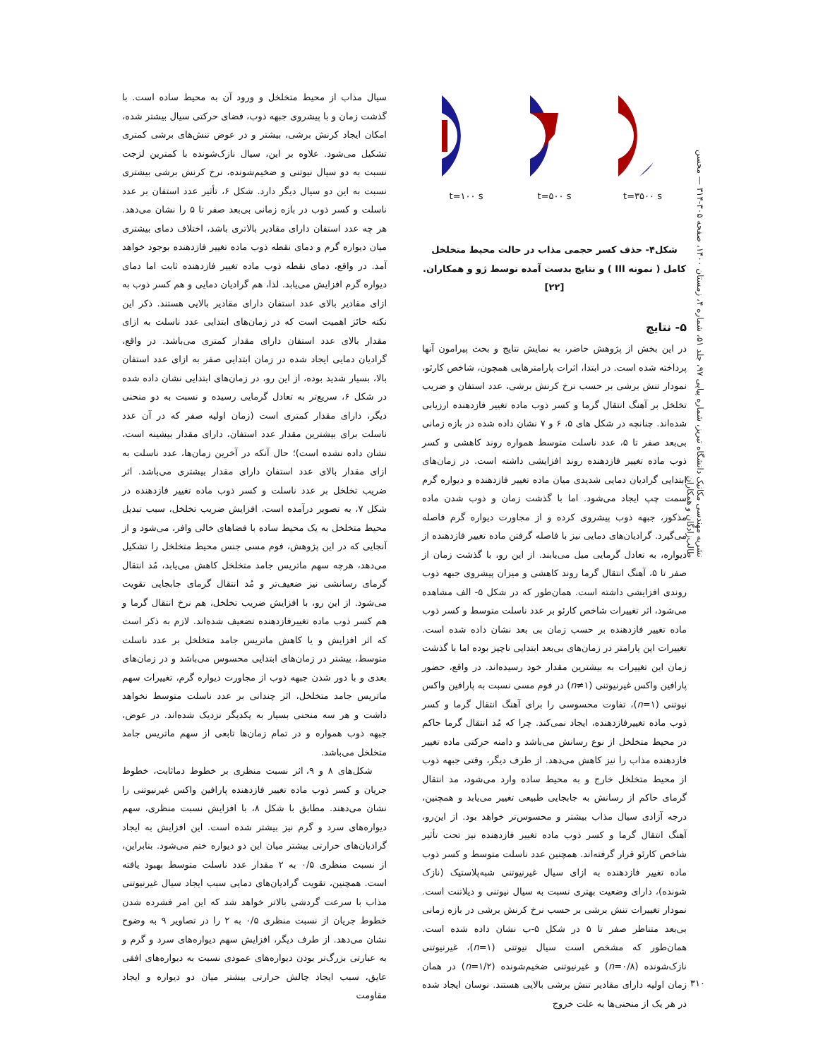نشریه مهندسی مکانیک دانشگاه تبریز، شماره پیاپی ۹۷، جلد ۵۱، شماره ۴، زمستان ۱۴۰۰، صفحه ۳۰۵-۳۱۴ — محسن طالب‌زادگان و همکاران
t=۳۵۰۰ s
t=۵۰۰ s
t=۱۰۰ s
شکل۴- حذف کسر حجمی مذاب در حالت محیط متخلخل کامل ( نمونه III ) و نتایج بدست آمده توسط ژو و همکاران.[۲۲]
۵- نتایج
در این بخش از پژوهش حاضر، به نمایش نتایج و بحث پیرامون آنها پرداخته شده است. در ابتدا، اثرات پارامترهایی همچون، شاخص کارئو، نمودار تنش برشی بر حسب نرخ کرنش برشی، عدد استفان و ضریب تخلخل بر آهنگ انتقال گرما و کسر ذوب ماده تغییر فازدهنده ارزیابی شده‌اند. چنانچه در شکل های ۵، ۶ و ۷ نشان داده شده در بازه زمانی بی‌بعد صفر تا ۵، عدد ناسلت متوسط همواره روند کاهشی و کسر ذوب ماده تغییر فازدهنده روند افزایشی داشته است. در زمان‌های ابتدایی گرادیان دمایی شدیدی میان ماده تغییر فازدهنده و دیواره گرم سمت چپ ایجاد می‌شود. اما با گذشت زمان و ذوب شدن ماده مذکور، جبهه ذوب پیشروی کرده و از مجاورت دیواره گرم فاصله می‌گیرد. گرادیان‌های دمایی نیز با فاصله گرفتن ماده تغییر فازدهنده از دیواره، به تعادل گرمایی میل می‌یابند. از این رو، با گذشت زمان از صفر تا ۵، آهنگ انتقال گرما روند کاهشی و میزان پیشروی جبهه ذوب روندی افزایشی داشته است. همان‌طور که در شکل ۵- الف مشاهده می‌شود، اثر تغییرات شاخص کارئو بر عدد ناسلت متوسط و کسر ذوب ماده تغییر فازدهنده بر حسب زمان بی بعد نشان داده شده است. تغییرات این پارامتر در زمان‌های بی‌بعد ابتدایی ناچیز بوده اما با گذشت زمان این تغییرات به بیشترین مقدار خود رسیده‌اند. در واقع، حضور پارافین واکس غیرنیوتنی (n≠۱) در فوم مسی نسبت به پارافین واکس نیوتنی (n=۱)، تفاوت محسوسی را برای آهنگ انتقال گرما و کسر ذوب ماده تغییرفازدهنده، ایجاد نمی‌کند. چرا که مُد انتقال گرما حاکم در محیط متخلخل از نوع رسانش می‌باشد و دامنه حرکتی ماده تغییر فازدهنده مذاب را نیز کاهش می‌دهد. از طرف دیگر، وقتی جبهه ذوب از محیط متخلخل خارج و به محیط ساده وارد می‌شود، مد انتقال گرمای حاکم از رسانش به جابجایی طبیعی تغییر می‌یابد و همچنین، درجه آزادی سیال مذاب بیشتر و محسوس‌تر خواهد بود. از این‌رو، آهنگ انتقال گرما و کسر ذوب ماده تغییر فازدهنده نیز تحت تأثیر شاخص کارئو قرار گرفته‌اند. همچنین عدد ناسلت متوسط و کسر ذوب ماده تغییر فازدهنده به ازای سیال غیرنیوتنی شبه‌پلاستیک (نازک شونده)، دارای وضعیت بهتری نسبت به سیال نیوتنی و دیلاتنت است. نمودار تغییرات تنش برشی بر حسب نرخ کرنش برشی در بازه زمانی بی‌بعد متناظر صفر تا ۵ در شکل ۵-ب نشان داده شده است. همان‌طور که مشخص است سیال نیوتنی (n=۱)، غیرنیوتنی نازک‌شونده (n=۰/۸) و غیرنیوتنی ضخیم‌شونده (n=۱/۲) در همان زمان اولیه دارای مقادیر تنش برشی بالایی هستند. نوسان ایجاد شده در هر یک از منحنی‌ها به علت خروج
سیال مذاب از محیط متخلخل و ورود آن به محیط ساده است. با گذشت زمان و با پیشروی جبهه ذوب، فضای حرکتی سیال بیشتر شده، امکان ایجاد کرنش برشی، بیشتر و در عوض تنش‌های برشی کمتری تشکیل می‌شود. علاوه بر این، سیال نازک‌شونده با کمترین لزجت نسبت به دو سیال نیوتنی و ضخیم‌شونده، نرخ کرنش برشی بیشتری نسبت به این دو سیال دیگر دارد. شکل ۶، تأثیر عدد استفان بر عدد ناسلت و کسر ذوب در بازه زمانی بی‌بعد صفر تا ۵ را نشان می‌دهد. هر چه عدد استفان دارای مقادیر بالاتری باشد، اختلاف دمای بیشتری میان دیواره گرم و دمای نقطه ذوب ماده تغییر فازدهنده بوجود خواهد آمد. در واقع، دمای نقطه ذوب ماده تغییر فازدهنده ثابت اما دمای دیواره گرم افزایش می‌یابد. لذا، هم گرادیان دمایی و هم کسر ذوب به ازای مقادیر بالای عدد استفان دارای مقادیر بالایی هستند. ذکر این نکته حائز اهمیت است که در زمان‌های ابتدایی عدد ناسلت به ازای مقدار بالای عدد استفان دارای مقدار کمتری می‌باشد. در واقع، گرادیان دمایی ایجاد شده در زمان ابتدایی صفر به ازای عدد استفان بالا، بسیار شدید بوده، از این رو، در زمان‌های ابتدایی نشان داده شده در شکل ۶، سریع‌تر به تعادل گرمایی رسیده و نسبت به دو منحنی دیگر، دارای مقدار کمتری است (زمان اولیه صفر که در آن عدد ناسلت برای بیشترین مقدار عدد استفان، دارای مقدار بیشینه است، نشان داده نشده است)؛ حال آنکه در آخرین زمان‌ها، عدد ناسلت به ازای مقدار بالای عدد استفان دارای مقدار بیشتری می‌باشد. اثر ضریب تخلخل بر عدد ناسلت و کسر ذوب ماده تغییر فازدهنده در شکل ۷، به تصویر درآمده است. افزایش ضریب تخلخل، سبب تبدیل محیط متخلخل به یک محیط ساده با فضاهای خالی وافر، می‌شود و از آنجایی که در این پژوهش، فوم مسی جنس محیط متخلخل را تشکیل می‌دهد، هرچه سهم ماتریس جامد متخلخل کاهش می‌یابد، مُد انتقال گرمای رسانشی نیز ضعیف‌تر و مُد انتقال گرمای جابجایی تقویت می‌شود. از این رو، با افزایش ضریب تخلخل، هم نرخ انتقال گرما و هم کسر ذوب ماده تغییرفازدهنده تضعیف شده‌اند. لازم به ذکر است که اثر افزایش و یا کاهش ماتریس جامد متخلخل بر عدد ناسلت متوسط، بیشتر در زمان‌های ابتدایی محسوس می‌باشد و در زمان‌های بعدی و با دور شدن جبهه ذوب از مجاورت دیواره گرم، تغییرات سهم ماتریس جامد متخلخل، اثر چندانی بر عدد ناسلت متوسط نخواهد داشت و هر سه منحنی بسیار به یکدیگر نزدیک شده‌اند. در عوض، جبهه ذوب همواره و در تمام زمان‌ها تابعی از سهم ماتریس جامد متخلخل می‌باشد.
شکل‌های ۸ و ۹، اثر نسبت منظری بر خطوط دماثابت، خطوط جریان و کسر ذوب ماده تغییر فازدهنده پارافین واکس غیرنیوتنی را نشان می‌دهند. مطابق با شکل ۸، با افزایش نسبت منظری، سهم دیواره‌های سرد و گرم نیز بیشتر شده است. این افزایش به ایجاد گرادیان‌های حرارتی بیشتر میان این دو دیواره ختم می‌شود. بنابراین، از نسبت منظری ۰/۵ به ۲ مقدار عدد ناسلت متوسط بهبود یافته است. همچنین، تقویت گرادیان‌های دمایی سبب ایجاد سیال غیرنیوتنی مذاب با سرعت گردشی بالاتر خواهد شد که این امر فشرده شدن خطوط جریان از نسبت منظری ۰/۵ به ۲ را در تصاویر ۹ به وضوح نشان می‌دهد. از طرف دیگر، افزایش سهم دیواره‌های سرد و گرم و به عبارتی بزرگ‌تر بودن دیواره‌های عمودی نسبت به دیواره‌های افقی عایق، سبب ایجاد چالش حرارتی بیشتر میان دو دیواره و ایجاد مقاومت
۳۱۰